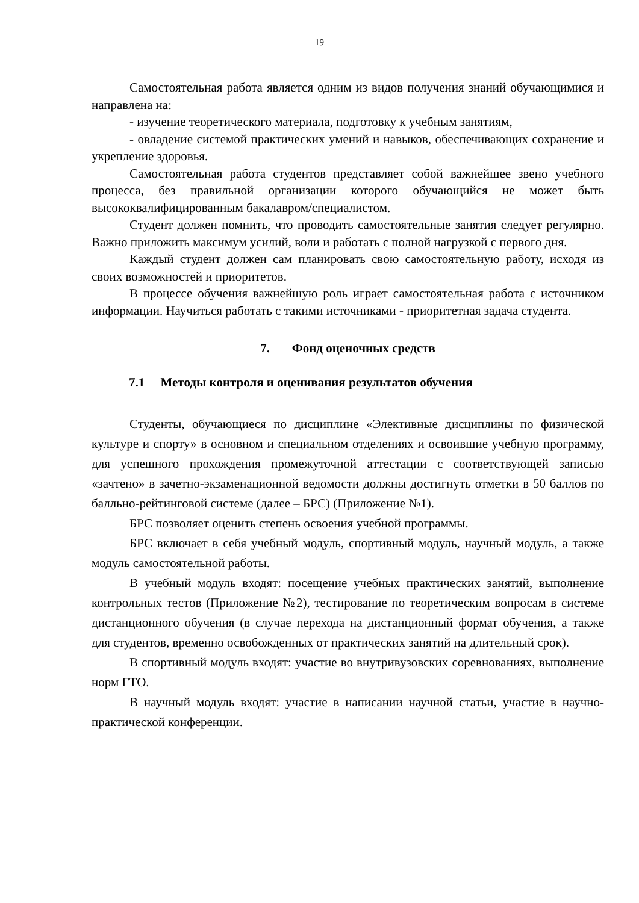19
Самостоятельная работа является одним из видов получения знаний обучающимися и направлена на:
- изучение теоретического материала, подготовку к учебным занятиям,
- овладение системой практических умений и навыков, обеспечивающих сохранение и укрепление здоровья.
Самостоятельная работа студентов представляет собой важнейшее звено учебного процесса, без правильной организации которого обучающийся не может быть высококвалифицированным бакалавром/специалистом.
Студент должен помнить, что проводить самостоятельные занятия следует регулярно. Важно приложить максимум усилий, воли и работать с полной нагрузкой с первого дня.
Каждый студент должен сам планировать свою самостоятельную работу, исходя из своих возможностей и приоритетов.
В процессе обучения важнейшую роль играет самостоятельная работа с источником информации. Научиться работать с такими источниками - приоритетная задача студента.
7. Фонд оценочных средств
7.1 Методы контроля и оценивания результатов обучения
Студенты, обучающиеся по дисциплине «Элективные дисциплины по физической культуре и спорту» в основном и специальном отделениях и освоившие учебную программу, для успешного прохождения промежуточной аттестации с соответствующей записью «зачтено» в зачетно-экзаменационной ведомости должны достигнуть отметки в 50 баллов по балльно-рейтинговой системе (далее – БРС) (Приложение №1).
БРС позволяет оценить степень освоения учебной программы.
БРС включает в себя учебный модуль, спортивный модуль, научный модуль, а также модуль самостоятельной работы.
В учебный модуль входят: посещение учебных практических занятий, выполнение контрольных тестов (Приложение №2), тестирование по теоретическим вопросам в системе дистанционного обучения (в случае перехода на дистанционный формат обучения, а также для студентов, временно освобожденных от практических занятий на длительный срок).
В спортивный модуль входят: участие во внутривузовских соревнованиях, выполнение норм ГТО.
В научный модуль входят: участие в написании научной статьи, участие в научно-практической конференции.